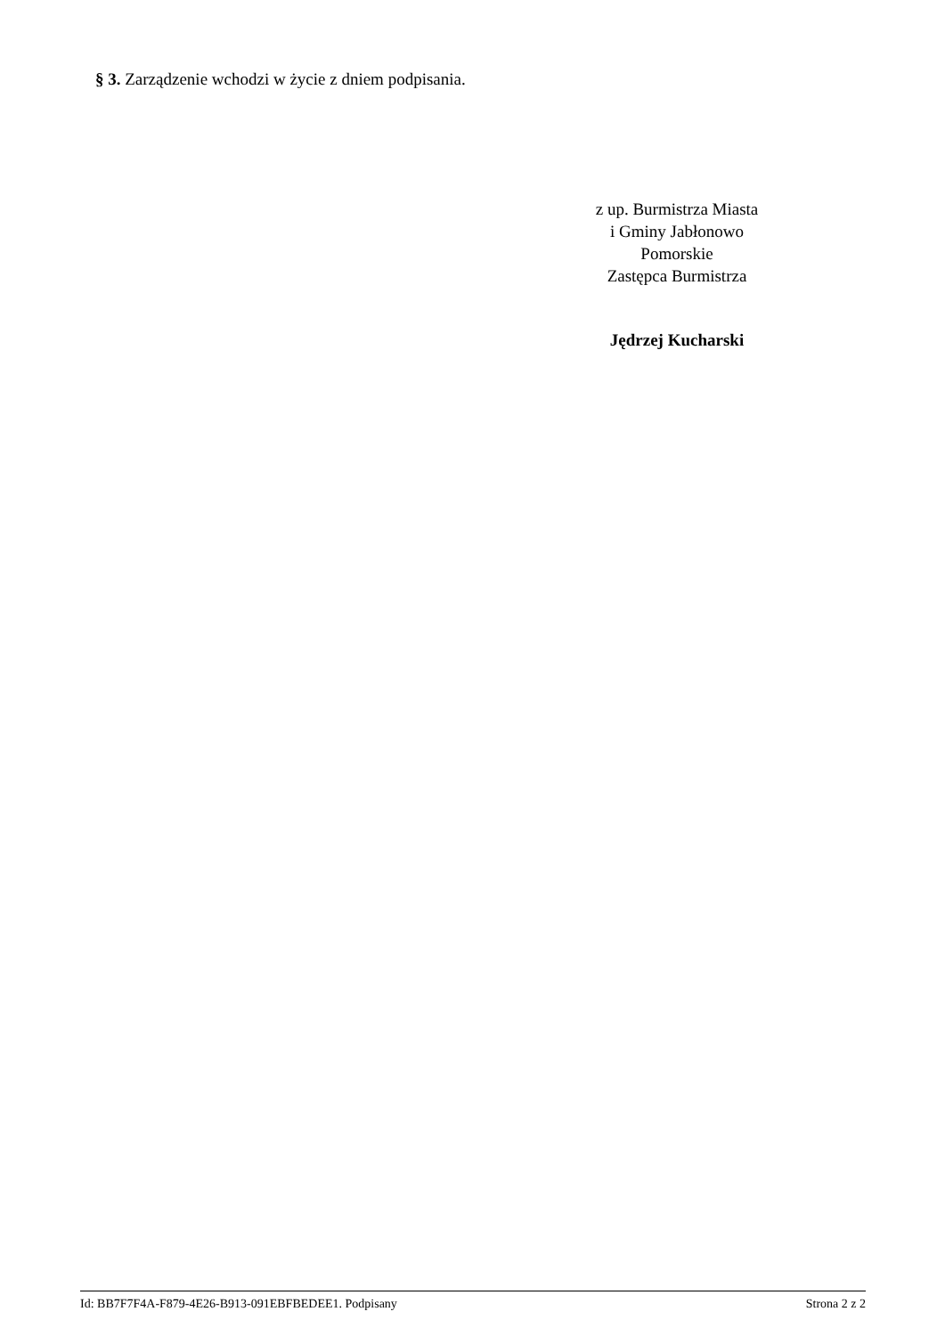§ 3. Zarządzenie wchodzi w życie z dniem podpisania.
z up. Burmistrza Miasta
i Gminy Jabłonowo
Pomorskie
Zastępca Burmistrza
Jędrzej Kucharski
Id: BB7F7F4A-F879-4E26-B913-091EBFBEDEE1. Podpisany Strona 2 z 2